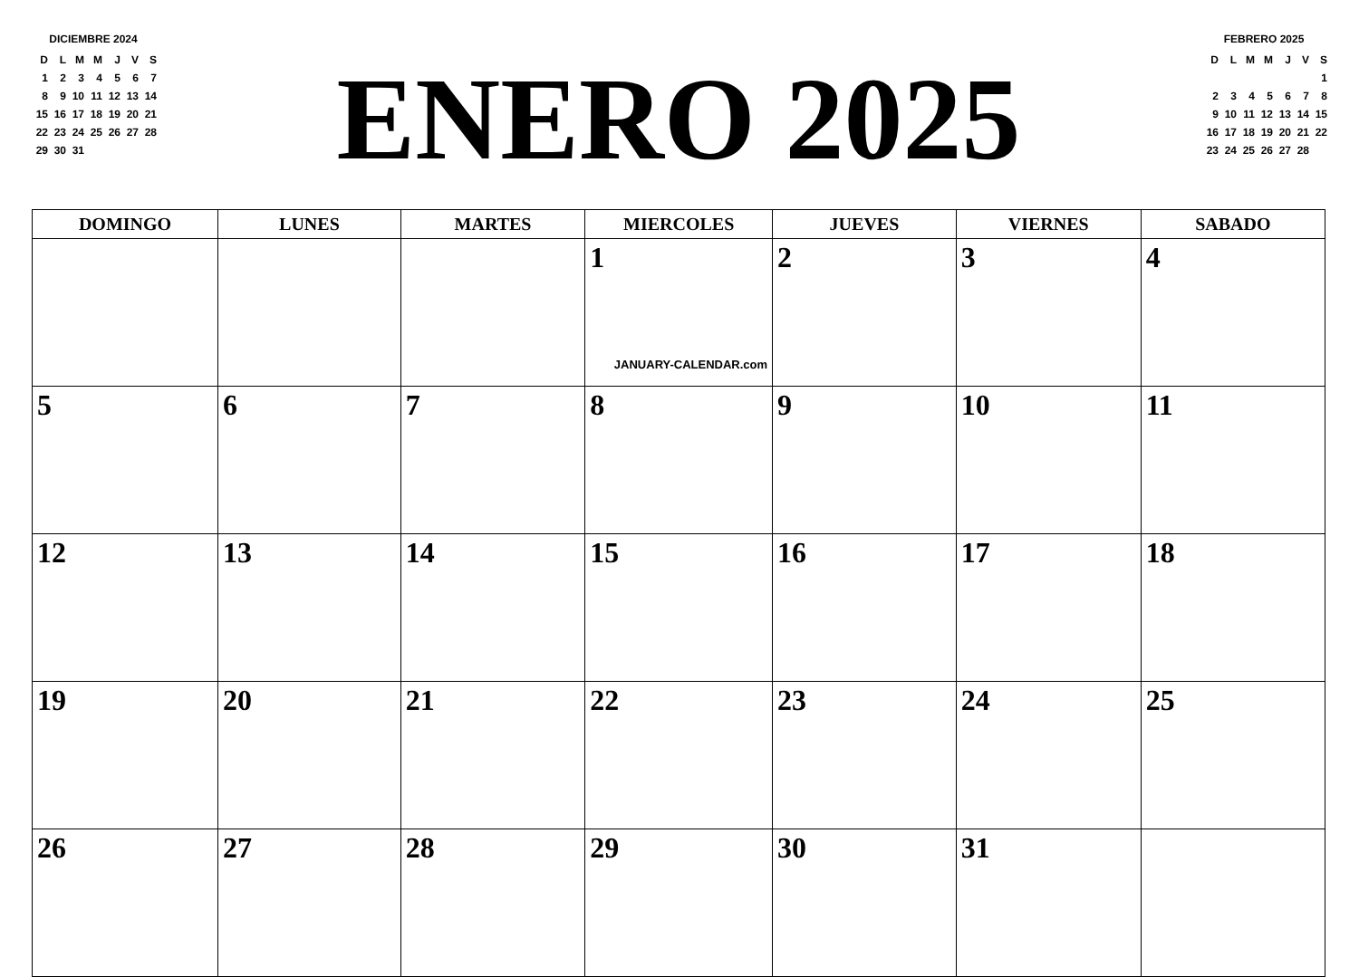DICIEMBRE 2024
| D | L | M | M | J | V | S |
| 1 | 2 | 3 | 4 | 5 | 6 | 7 |
| 8 | 9 | 10 | 11 | 12 | 13 | 14 |
| 15 | 16 | 17 | 18 | 19 | 20 | 21 |
| 22 | 23 | 24 | 25 | 26 | 27 | 28 |
| 29 | 30 | 31 | | | | |
ENERO 2025
FEBRERO 2025
| D | L | M | M | J | V | S |
| | | | | | | 1 |
| 2 | 3 | 4 | 5 | 6 | 7 | 8 |
| 9 | 10 | 11 | 12 | 13 | 14 | 15 |
| 16 | 17 | 18 | 19 | 20 | 21 | 22 |
| 23 | 24 | 25 | 26 | 27 | 28 | |
| DOMINGO | LUNES | MARTES | MIERCOLES | JUEVES | VIERNES | SABADO |
| --- | --- | --- | --- | --- | --- | --- |
| | | | 1 JANUARY-CALENDAR.com | 2 | 3 | 4 |
| 5 | 6 | 7 | 8 | 9 | 10 | 11 |
| 12 | 13 | 14 | 15 | 16 | 17 | 18 |
| 19 | 20 | 21 | 22 | 23 | 24 | 25 |
| 26 | 27 | 28 | 29 | 30 | 31 | |